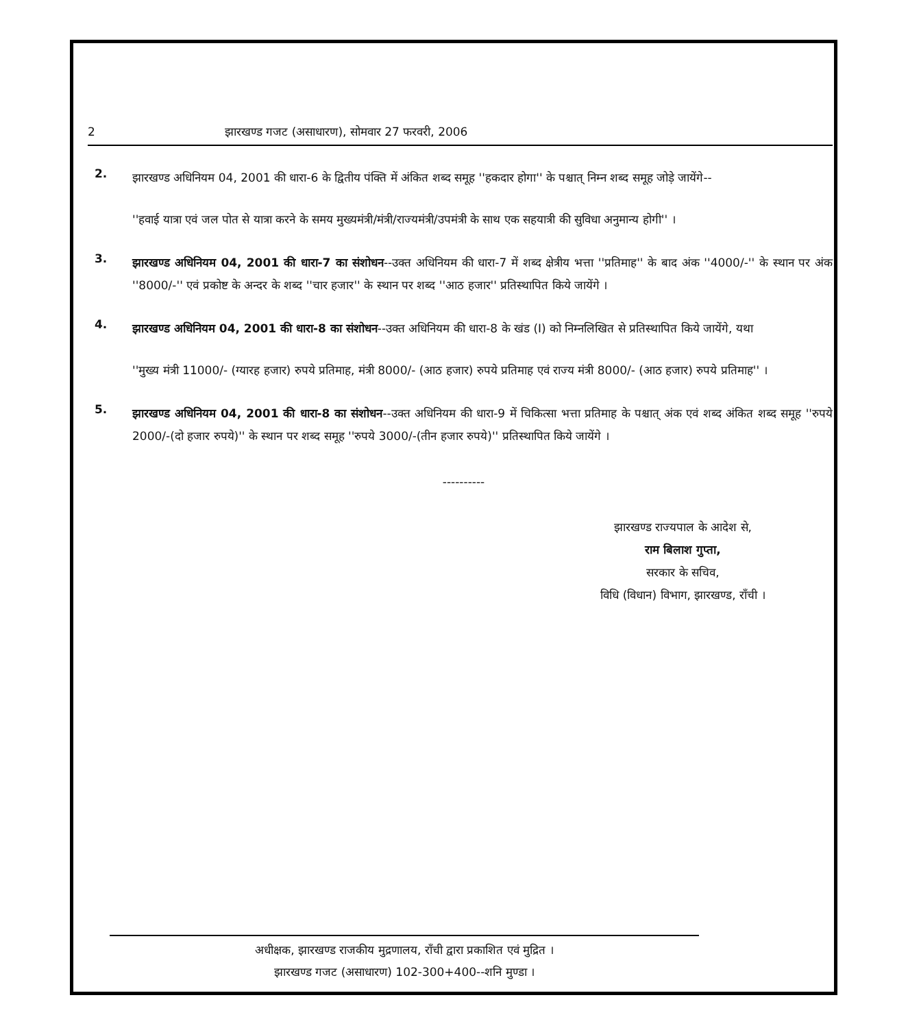2 झारखण्ड गजट (असाधारण), सोमवार 27 फरवरी, 2006
2.
झारखण्ड अधिनियम 04, 2001 की धारा-6 के द्वितीय पंक्ति में अंकित शब्द समूह ''हकदार होगा'' के पश्चात् निम्न शब्द समूह जोड़े जायेंगे--
''हवाई यात्रा एवं जल पोत से यात्रा करने के समय मुख्यमंत्री/मंत्री/राज्यमंत्री/उपमंत्री के साथ एक सहयात्री की सुविधा अनुमान्य होगी'' ।
3.
झारखण्ड अधिनियम 04, 2001 की धारा-7 का संशोधन--उक्त अधिनियम की धारा-7 में शब्द क्षेत्रीय भत्ता ''प्रतिमाह'' के बाद अंक ''4000/-'' के स्थान पर अंक ''8000/-'' एवं प्रकोष्ट के अन्दर के शब्द ''चार हजार'' के स्थान पर शब्द ''आठ हजार'' प्रतिस्थापित किये जायेंगे ।
4.
झारखण्ड अधिनियम 04, 2001 की धारा-8 का संशोधन--उक्त अधिनियम की धारा-8 के खंड (I) को निम्नलिखित से प्रतिस्थापित किये जायेंगे, यथा
''मुख्य मंत्री 11000/- (ग्यारह हजार) रुपये प्रतिमाह, मंत्री 8000/- (आठ हजार) रुपये प्रतिमाह एवं राज्य मंत्री 8000/- (आठ हजार) रुपये प्रतिमाह'' ।
5.
झारखण्ड अधिनियम 04, 2001 की धारा-8 का संशोधन--उक्त अधिनियम की धारा-9 में चिकित्सा भत्ता प्रतिमाह के पश्चात् अंक एवं शब्द अंकित शब्द समूह ''रुपये 2000/-(दो हजार रुपये)'' के स्थान पर शब्द समूह ''रुपये 3000/-(तीन हजार रुपये)'' प्रतिस्थापित किये जायेंगे ।
----------
झारखण्ड राज्यपाल के आदेश से,
राम बिलाश गुप्ता,
सरकार के सचिव,
विधि (विधान) विभाग, झारखण्ड, राँची ।
अधीक्षक, झारखण्ड राजकीय मुद्रणालय, राँची द्वारा प्रकाशित एवं मुद्रित ।
झारखण्ड गजट (असाधारण) 102-300+400--शनि मुण्डा ।